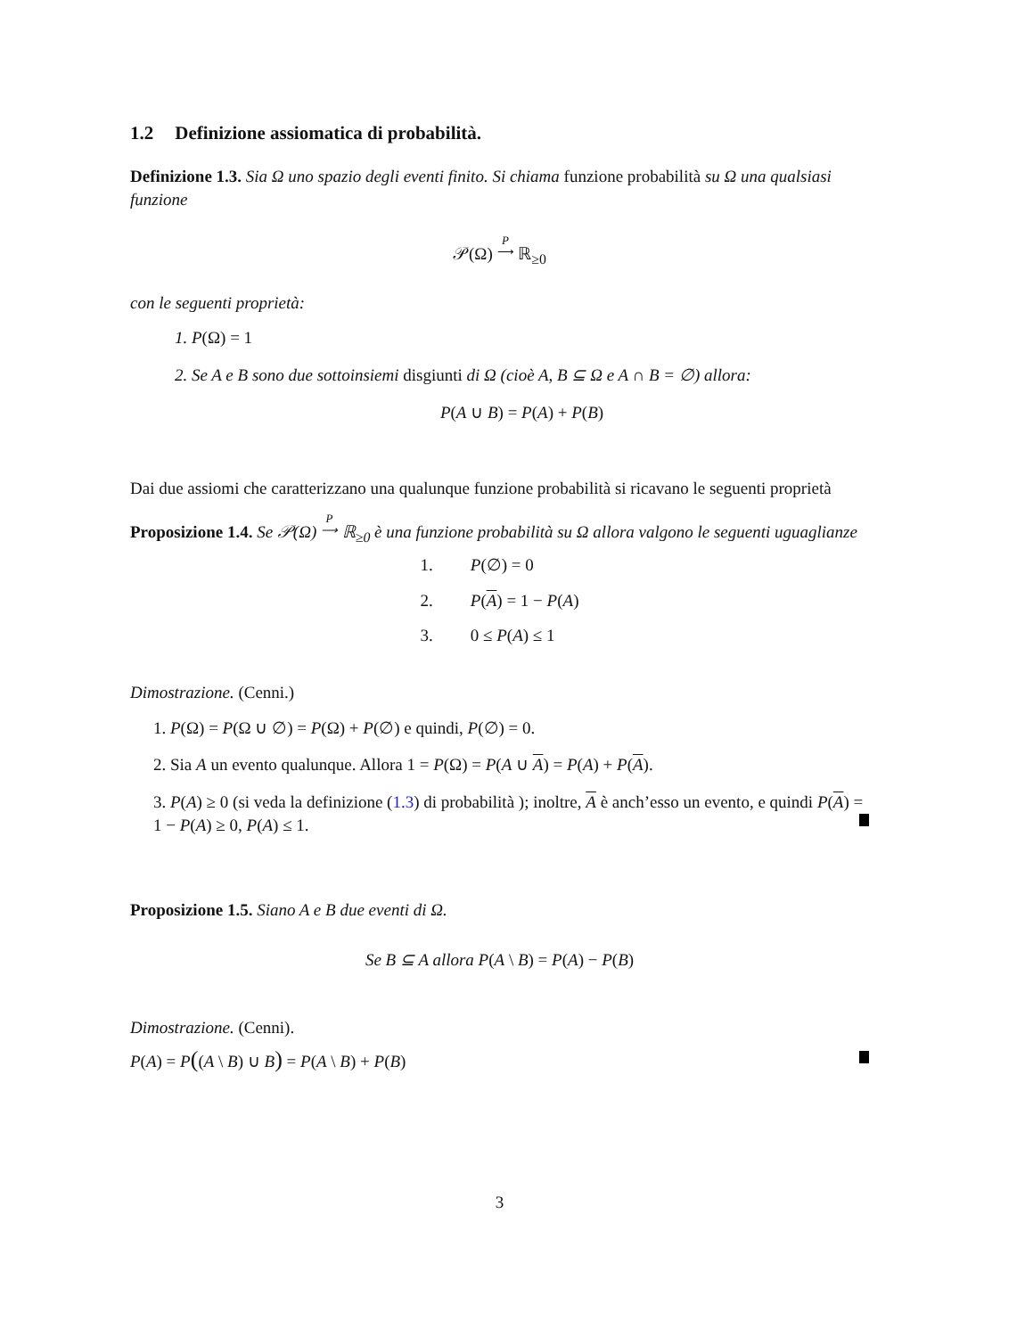1.2 Definizione assiomatica di probabilità.
Definizione 1.3. Sia Ω uno spazio degli eventi finito. Si chiama funzione probabilità su Ω una qualsiasi funzione
𝒫(Ω) P
⟶ ℝ<sub>≥0</sub>
con le seguenti proprietà:
1. P(Ω) = 1
2. Se A e B sono due sottoinsiemi disgiunti di Ω (cioè A, B ⊆ Ω e A ∩ B = ∅) allora:
P(A ∪ B) = P(A) + P(B)
Dai due assiomi che caratterizzano una qualunque funzione probabilità si ricavano le seguenti proprietà
Proposizione 1.4. Se 𝒫(Ω) P
⟶ ℝ<sub>≥0</sub> è una funzione probabilità su Ω allora valgono le seguenti uguaglianze
| 1. | P (∅) = 0 |
| 2. | P ( A ) = 1 − P ( A ) |
| 3. | 0 ≤ P ( A ) ≤ 1 |
Dimostrazione. (Cenni.)
1. P(Ω) = P(Ω ∪ ∅) = P(Ω) + P(∅) e quindi, P(∅) = 0.
2. Sia A un evento qualunque. Allora 1 = P(Ω) = P(A ∪ A) = P(A) + P(A).
3. P(A) ≥ 0 (si veda la definizione (1.3) di probabilità ); inoltre, A è anch’esso un evento, e quindi P(A) = 1 − P(A) ≥ 0, P(A) ≤ 1.
Proposizione 1.5. Siano A e B due eventi di Ω.
Se B ⊆ A allora P(A \ B) = P(A) − P(B)
Dimostrazione. (Cenni).
P(A) = P((A \ B) ∪ B) = P(A \ B) + P(B)
3